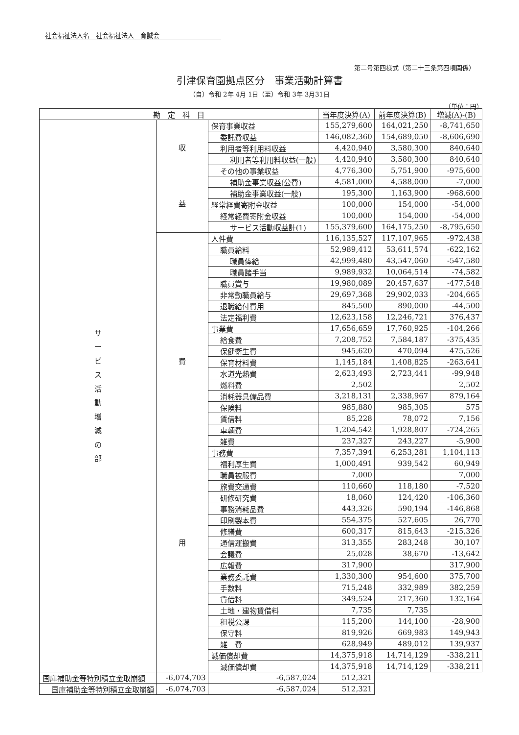社会福祉法人名　社会福祉法人　育誠会
第二号第四様式（第二十三条第四項関係）
引津保育園拠点区分　事業活動計算書
（自）令和 2年 4月 1日（至）令和 3年 3月31日
（単位：円）
| 勘 定 科 目 | | | 当年度決算(A) | 前年度決算(B) | 増減(A)-(B) |
| --- | --- | --- | --- | --- | --- |
| サ ー ビ ス 活 動 増 減 の 部 | 収 益 | 保育事業収益 | 155,279,600 | 164,021,250 | -8,741,650 |
| | | 委託費収益 | 146,082,360 | 154,689,050 | -8,606,690 |
| | | 利用者等利用料収益 | 4,420,940 | 3,580,300 | 840,640 |
| | | 利用者等利用料収益(一般) | 4,420,940 | 3,580,300 | 840,640 |
| | | その他の事業収益 | 4,776,300 | 5,751,900 | -975,600 |
| | | 補助金事業収益(公費) | 4,581,000 | 4,588,000 | -7,000 |
| | | 補助金事業収益(一般) | 195,300 | 1,163,900 | -968,600 |
| | | 経常経費寄附金収益 | 100,000 | 154,000 | -54,000 |
| | | 経常経費寄附金収益 | 100,000 | 154,000 | -54,000 |
| | | サービス活動収益計(1) | 155,379,600 | 164,175,250 | -8,795,650 |
| | 費 用 | 人件費 | 116,135,527 | 117,107,965 | -972,438 |
| | | 職員給料 | 52,989,412 | 53,611,574 | -622,162 |
| | | 職員俸給 | 42,999,480 | 43,547,060 | -547,580 |
| | | 職員諸手当 | 9,989,932 | 10,064,514 | -74,582 |
| | | 職員賞与 | 19,980,089 | 20,457,637 | -477,548 |
| | | 非常勤職員給与 | 29,697,368 | 29,902,033 | -204,665 |
| | | 退職給付費用 | 845,500 | 890,000 | -44,500 |
| | | 法定福利費 | 12,623,158 | 12,246,721 | 376,437 |
| | | 事業費 | 17,656,659 | 17,760,925 | -104,266 |
| | | 給食費 | 7,208,752 | 7,584,187 | -375,435 |
| | | 保健衛生費 | 945,620 | 470,094 | 475,526 |
| | | 保育材料費 | 1,145,184 | 1,408,825 | -263,641 |
| | | 水道光熱費 | 2,623,493 | 2,723,441 | -99,948 |
| | | 燃料費 | 2,502 | | 2,502 |
| | | 消耗器具備品費 | 3,218,131 | 2,338,967 | 879,164 |
| | | 保険料 | 985,880 | 985,305 | 575 |
| | | 賃借料 | 85,228 | 78,072 | 7,156 |
| | | 車輌費 | 1,204,542 | 1,928,807 | -724,265 |
| | | 雑費 | 237,327 | 243,227 | -5,900 |
| | | 事務費 | 7,357,394 | 6,253,281 | 1,104,113 |
| | | 福利厚生費 | 1,000,491 | 939,542 | 60,949 |
| | | 職員被服費 | 7,000 | | 7,000 |
| | | 旅費交通費 | 110,660 | 118,180 | -7,520 |
| | | 研修研究費 | 18,060 | 124,420 | -106,360 |
| | | 事務消耗品費 | 443,326 | 590,194 | -146,868 |
| | | 印刷製本費 | 554,375 | 527,605 | 26,770 |
| | | 修繕費 | 600,317 | 815,643 | -215,326 |
| | | 通信運搬費 | 313,355 | 283,248 | 30,107 |
| | | 会議費 | 25,028 | 38,670 | -13,642 |
| | | 広報費 | 317,900 | | 317,900 |
| | | 業務委託費 | 1,330,300 | 954,600 | 375,700 |
| | | 手数料 | 715,248 | 332,989 | 382,259 |
| | | 賃借料 | 349,524 | 217,360 | 132,164 |
| | | 土地・建物賃借料 | 7,735 | 7,735 | |
| | | 租税公課 | 115,200 | 144,100 | -28,900 |
| | | 保守料 | 819,926 | 669,983 | 149,943 |
| | | 雑 費 | 628,949 | 489,012 | 139,937 |
| | | 減価償却費 | 14,375,918 | 14,714,129 | -338,211 |
| | | 減価償却費 | 14,375,918 | 14,714,129 | -338,211 |
| 国庫補助金等特別積立金取崩額 | -6,074,703 | -6,587,024 | 512,321 | | |
| 国庫補助金等特別積立金取崩額 | -6,074,703 | -6,587,024 | 512,321 | | |